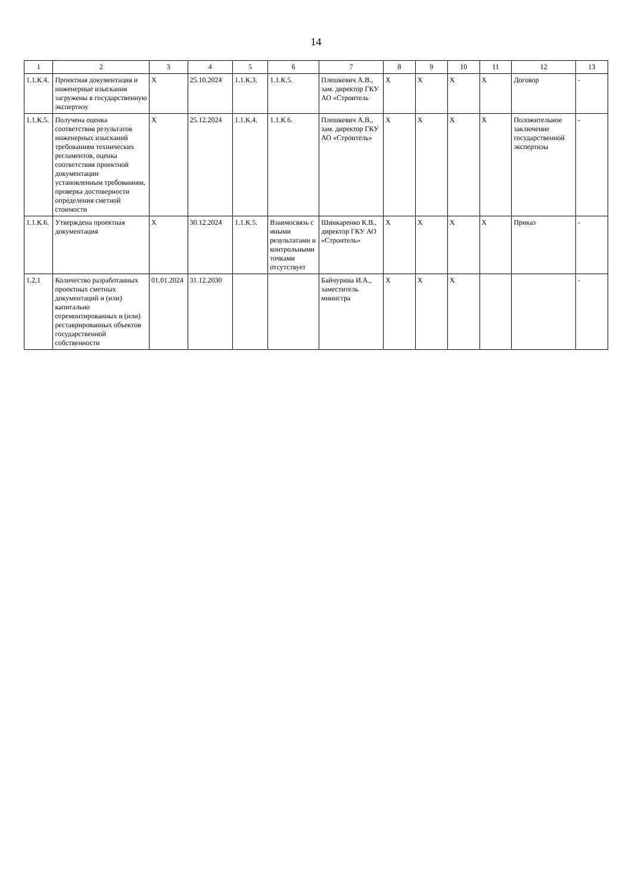14
| 1 | 2 | 3 | 4 | 5 | 6 | 7 | 8 | 9 | 10 | 11 | 12 | 13 |
| --- | --- | --- | --- | --- | --- | --- | --- | --- | --- | --- | --- | --- |
| 1.1.К.4. | Проектная документация и инженерные изыскания загружены в государственную экспертизу | X | 25.10.2024 | 1.1.К.3. | 1.1.К.5. | Плешкевич А.В., зам. директор ГКУ АО «Строитель | X | X | X | X | Договор | - |
| 1.1.К.5. | Получена оценка соответствия результатов инженерных изысканий требованиям технических регламентов, оценка соответствия проектной документации установленным требованиям, проверка достоверности определения сметной стоимости | X | 25.12.2024 | 1.1.К.4. | 1.1.К.6. | Плешкевич А.В., зам. директор ГКУ АО «Строитель» | X | X | X | X | Положительное заключение государственной экспертизы | - |
| 1.1.К.6. | Утверждена проектная документация | X | 30.12.2024 | 1.1.К.5. | Взаимосвязь с иными результатами и контрольными точками отсутствует | Шинкаренко К.В., директор ГКУ АО «Строитель» | X | X | X | X | Приказ | - |
| 1.2.1 | Количество разработанных проектных сметных документаций и (или) капитально отремонтированных и (или) реставрированных объектов государственной собственности | 01.01.2024 | 31.12.2030 | | | Байчурина И.А., заместитель министра | X | X | X | | | - |